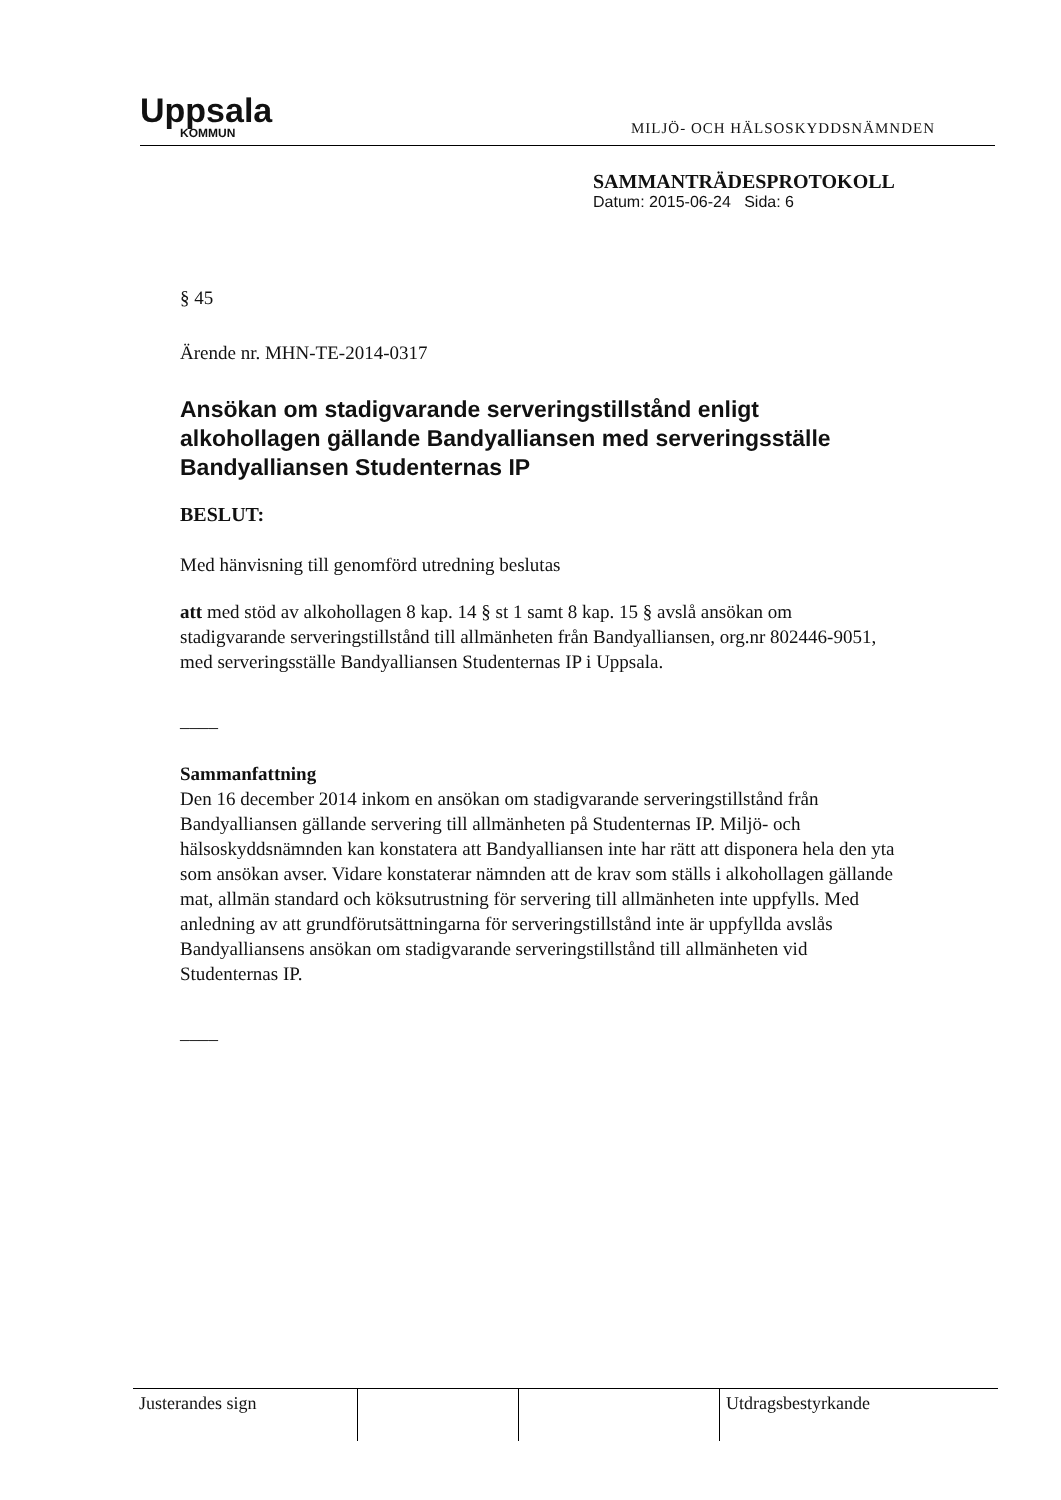Uppsala
KOMMUN
MILJÖ- OCH HÄLSOSKYDDSNÄMNDEN
SAMMANTRÄDESPROTOKOLL
Datum: 2015-06-24 Sida: 6
§ 45
Ärende nr. MHN-TE-2014-0317
Ansökan om stadigvarande serveringstillstånd enligt alkohollagen gällande Bandyalliansen med serveringsställe Bandyalliansen Studenternas IP
BESLUT:
Med hänvisning till genomförd utredning beslutas
att med stöd av alkohollagen 8 kap. 14 § st 1 samt 8 kap. 15 § avslå ansökan om stadigvarande serveringstillstånd till allmänheten från Bandyalliansen, org.nr 802446-9051, med serveringsställe Bandyalliansen Studenternas IP i Uppsala.
––––
Sammanfattning
Den 16 december 2014 inkom en ansökan om stadigvarande serveringstillstånd från Bandyalliansen gällande servering till allmänheten på Studenternas IP. Miljö- och hälsoskyddsnämnden kan konstatera att Bandyalliansen inte har rätt att disponera hela den yta som ansökan avser. Vidare konstaterar nämnden att de krav som ställs i alkohollagen gällande mat, allmän standard och köksutrustning för servering till allmänheten inte uppfylls. Med anledning av att grundförutsättningarna för serveringstillstånd inte är uppfyllda avslås Bandyalliansens ansökan om stadigvarande serveringstillstånd till allmänheten vid Studenternas IP.
––––
Justerandes sign Utdragsbestyrkande